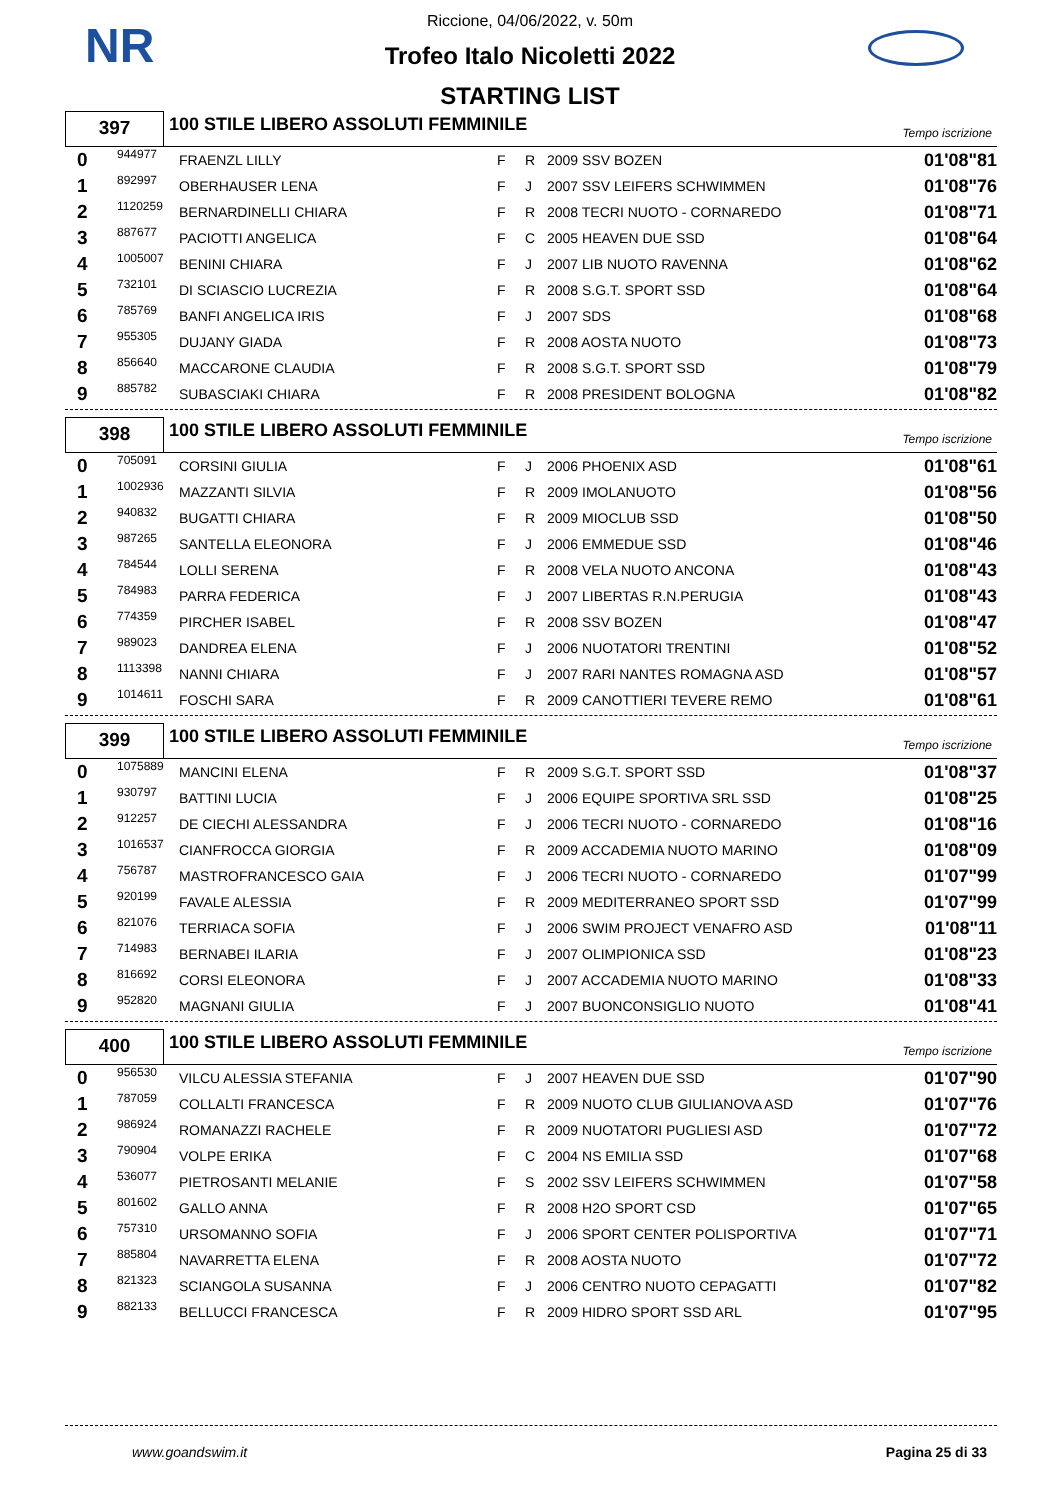NR
Riccione, 04/06/2022, v. 50m
Trofeo Italo Nicoletti 2022
STARTING LIST
397
100 STILE LIBERO ASSOLUTI FEMMINILE
Tempo iscrizione
| 0 | 944977 | FRAENZL LILLY | F | R | 2009 SSV BOZEN | 01'08"81 |
| 1 | 892997 | OBERHAUSER LENA | F | J | 2007 SSV LEIFERS SCHWIMMEN | 01'08"76 |
| 2 | 1120259 | BERNARDINELLI CHIARA | F | R | 2008 TECRI NUOTO - CORNAREDO | 01'08"71 |
| 3 | 887677 | PACIOTTI ANGELICA | F | C | 2005 HEAVEN DUE SSD | 01'08"64 |
| 4 | 1005007 | BENINI CHIARA | F | J | 2007 LIB NUOTO RAVENNA | 01'08"62 |
| 5 | 732101 | DI SCIASCIO LUCREZIA | F | R | 2008 S.G.T. SPORT SSD | 01'08"64 |
| 6 | 785769 | BANFI ANGELICA IRIS | F | J | 2007 SDS | 01'08"68 |
| 7 | 955305 | DUJANY GIADA | F | R | 2008 AOSTA NUOTO | 01'08"73 |
| 8 | 856640 | MACCARONE CLAUDIA | F | R | 2008 S.G.T. SPORT SSD | 01'08"79 |
| 9 | 885782 | SUBASCIAKI CHIARA | F | R | 2008 PRESIDENT BOLOGNA | 01'08"82 |
398
100 STILE LIBERO ASSOLUTI FEMMINILE
Tempo iscrizione
| 0 | 705091 | CORSINI GIULIA | F | J | 2006 PHOENIX ASD | 01'08"61 |
| 1 | 1002936 | MAZZANTI SILVIA | F | R | 2009 IMOLANUOTO | 01'08"56 |
| 2 | 940832 | BUGATTI CHIARA | F | R | 2009 MIOCLUB SSD | 01'08"50 |
| 3 | 987265 | SANTELLA ELEONORA | F | J | 2006 EMMEDUE SSD | 01'08"46 |
| 4 | 784544 | LOLLI SERENA | F | R | 2008 VELA NUOTO ANCONA | 01'08"43 |
| 5 | 784983 | PARRA FEDERICA | F | J | 2007 LIBERTAS R.N.PERUGIA | 01'08"43 |
| 6 | 774359 | PIRCHER ISABEL | F | R | 2008 SSV BOZEN | 01'08"47 |
| 7 | 989023 | DANDREA ELENA | F | J | 2006 NUOTATORI TRENTINI | 01'08"52 |
| 8 | 1113398 | NANNI CHIARA | F | J | 2007 RARI NANTES ROMAGNA ASD | 01'08"57 |
| 9 | 1014611 | FOSCHI SARA | F | R | 2009 CANOTTIERI TEVERE REMO | 01'08"61 |
399
100 STILE LIBERO ASSOLUTI FEMMINILE
Tempo iscrizione
| 0 | 1075889 | MANCINI ELENA | F | R | 2009 S.G.T. SPORT SSD | 01'08"37 |
| 1 | 930797 | BATTINI LUCIA | F | J | 2006 EQUIPE SPORTIVA SRL SSD | 01'08"25 |
| 2 | 912257 | DE CIECHI ALESSANDRA | F | J | 2006 TECRI NUOTO - CORNAREDO | 01'08"16 |
| 3 | 1016537 | CIANFROCCA GIORGIA | F | R | 2009 ACCADEMIA NUOTO MARINO | 01'08"09 |
| 4 | 756787 | MASTROFRANCESCO GAIA | F | J | 2006 TECRI NUOTO - CORNAREDO | 01'07"99 |
| 5 | 920199 | FAVALE ALESSIA | F | R | 2009 MEDITERRANEO SPORT SSD | 01'07"99 |
| 6 | 821076 | TERRIACA SOFIA | F | J | 2006 SWIM PROJECT VENAFRO ASD | 01'08"11 |
| 7 | 714983 | BERNABEI ILARIA | F | J | 2007 OLIMPIONICA SSD | 01'08"23 |
| 8 | 816692 | CORSI ELEONORA | F | J | 2007 ACCADEMIA NUOTO MARINO | 01'08"33 |
| 9 | 952820 | MAGNANI GIULIA | F | J | 2007 BUONCONSIGLIO NUOTO | 01'08"41 |
400
100 STILE LIBERO ASSOLUTI FEMMINILE
Tempo iscrizione
| 0 | 956530 | VILCU ALESSIA STEFANIA | F | J | 2007 HEAVEN DUE SSD | 01'07"90 |
| 1 | 787059 | COLLALTI FRANCESCA | F | R | 2009 NUOTO CLUB GIULIANOVA ASD | 01'07"76 |
| 2 | 986924 | ROMANAZZI RACHELE | F | R | 2009 NUOTATORI PUGLIESI ASD | 01'07"72 |
| 3 | 790904 | VOLPE ERIKA | F | C | 2004 NS EMILIA SSD | 01'07"68 |
| 4 | 536077 | PIETROSANTI MELANIE | F | S | 2002 SSV LEIFERS SCHWIMMEN | 01'07"58 |
| 5 | 801602 | GALLO ANNA | F | R | 2008 H2O SPORT CSD | 01'07"65 |
| 6 | 757310 | URSOMANNO SOFIA | F | J | 2006 SPORT CENTER POLISPORTIVA | 01'07"71 |
| 7 | 885804 | NAVARRETTA ELENA | F | R | 2008 AOSTA NUOTO | 01'07"72 |
| 8 | 821323 | SCIANGOLA SUSANNA | F | J | 2006 CENTRO NUOTO CEPAGATTI | 01'07"82 |
| 9 | 882133 | BELLUCCI FRANCESCA | F | R | 2009 HIDRO SPORT SSD ARL | 01'07"95 |
www.goandswim.it Pagina 25 di 33